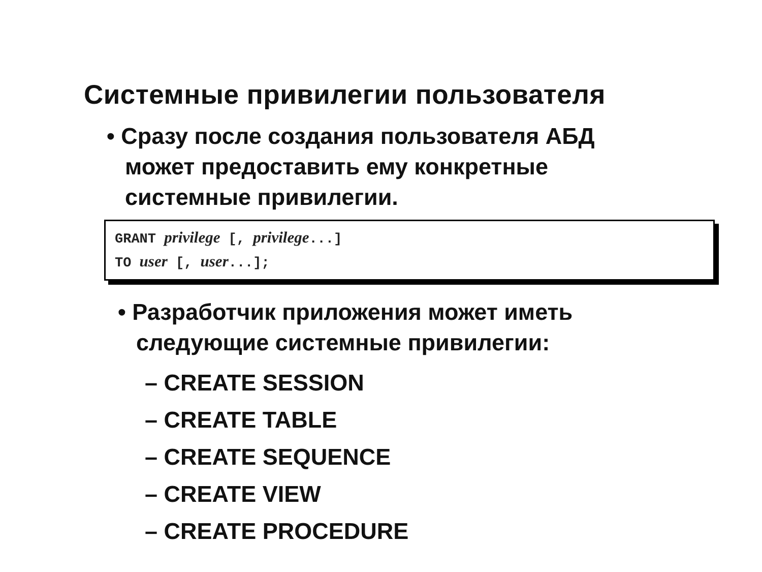Системные привилегии пользователя
• Сразу после создания пользователя АБД
может предоставить ему конкретные
системные привилегии.
GRANT privilege [, privilege...]
TO user [, user...];
• Разработчик приложения может иметь
следующие системные привилегии:
– CREATE SESSION
– CREATE TABLE
– CREATE SEQUENCE
– CREATE VIEW
– CREATE PROCEDURE